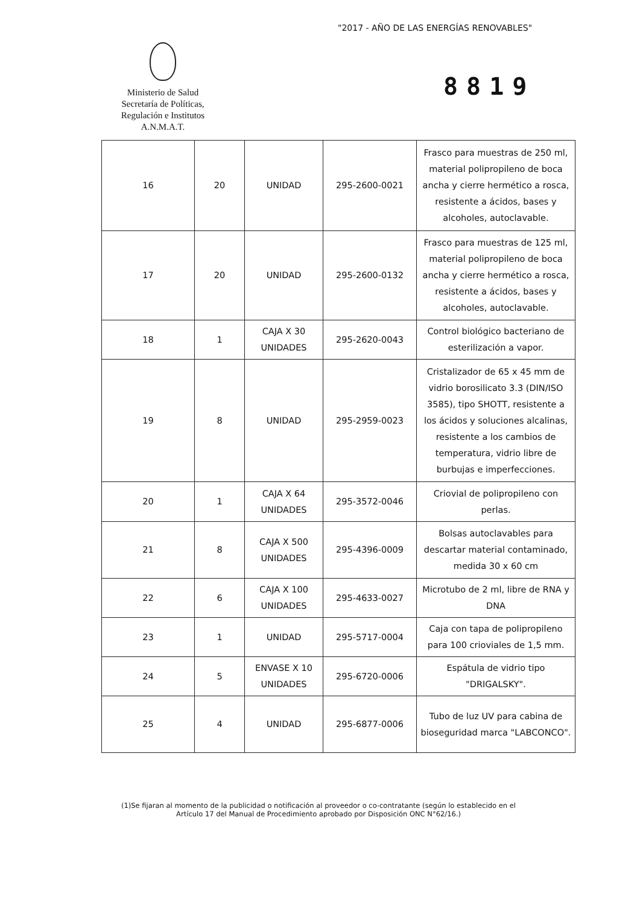"2017 - AÑO DE LAS ENERGÍAS RENOVABLES"
Ministerio de Salud
Secretaría de Políticas,
Regulación e Institutos
A.N.M.A.T.
8819
| 16 | 20 | UNIDAD | 295-2600-0021 | Frasco para muestras de 250 ml, material polipropileno de boca ancha y cierre hermético a rosca, resistente a ácidos, bases y alcoholes, autoclavable. |
| 17 | 20 | UNIDAD | 295-2600-0132 | Frasco para muestras de 125 ml, material polipropileno de boca ancha y cierre hermético a rosca, resistente a ácidos, bases y alcoholes, autoclavable. |
| 18 | 1 | CAJA X 30 UNIDADES | 295-2620-0043 | Control biológico bacteriano de esterilización a vapor. |
| 19 | 8 | UNIDAD | 295-2959-0023 | Cristalizador de 65 x 45 mm de vidrio borosilicato 3.3 (DIN/ISO 3585), tipo SHOTT, resistente a los ácidos y soluciones alcalinas, resistente a los cambios de temperatura, vidrio libre de burbujas e imperfecciones. |
| 20 | 1 | CAJA X 64 UNIDADES | 295-3572-0046 | Criovial de polipropileno con perlas. |
| 21 | 8 | CAJA X 500 UNIDADES | 295-4396-0009 | Bolsas autoclavables para descartar material contaminado, medida 30 x 60 cm |
| 22 | 6 | CAJA X 100 UNIDADES | 295-4633-0027 | Microtubo de 2 ml, libre de RNA y DNA |
| 23 | 1 | UNIDAD | 295-5717-0004 | Caja con tapa de polipropileno para 100 crioviales de 1,5 mm. |
| 24 | 5 | ENVASE X 10 UNIDADES | 295-6720-0006 | Espátula de vidrio tipo "DRIGALSKY". |
| 25 | 4 | UNIDAD | 295-6877-0006 | Tubo de luz UV para cabina de bioseguridad marca "LABCONCO". |
(1)Se fijaran al momento de la publicidad o notificación al proveedor o co-contratante (según lo establecido en el Artículo 17 del Manual de Procedimiento aprobado por Disposición ONC N°62/16.)